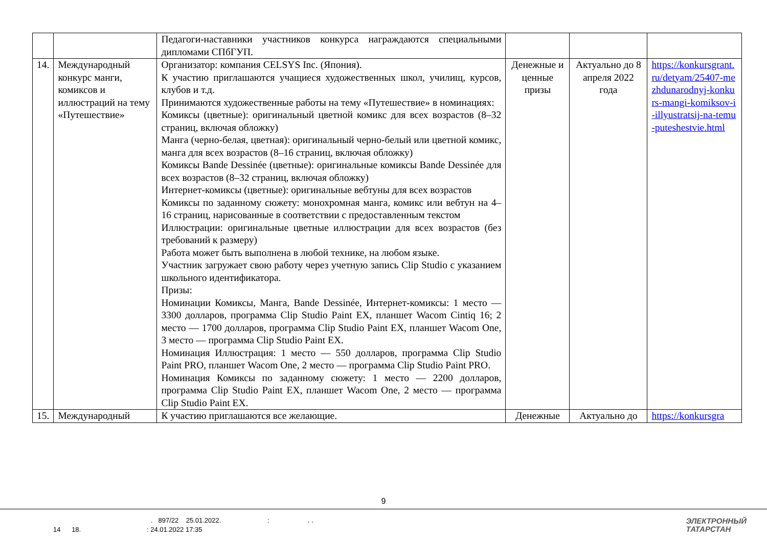| | | Педагоги-наставники участников конкурса награждаются специальными дипломами СПбГУП. | | | |
| 14. | Международный конкурс манги, комиксов и иллюстраций на тему «Путешествие» | Организатор: компания CELSYS Inc. (Япония). К участию приглашаются учащиеся художественных школ, училищ, курсов, клубов и т.д. Принимаются художественные работы на тему «Путешествие» в номинациях: Комиксы (цветные): оригинальный цветной комикс для всех возрастов (8–32 страниц, включая обложку) Манга (черно-белая, цветная): оригинальный черно-белый или цветной комикс, манга для всех возрастов (8–16 страниц, включая обложку) Комиксы Bande Dessinée (цветные): оригинальные комиксы Bande Dessinée для всех возрастов (8–32 страниц, включая обложку) Интернет-комиксы (цветные): оригинальные вебтуны для всех возрастов Комиксы по заданному сюжету: монохромная манга, комикс или вебтун на 4–16 страниц, нарисованные в соответствии с предоставленным текстом Иллюстрации: оригинальные цветные иллюстрации для всех возрастов (без требований к размеру) Работа может быть выполнена в любой технике, на любом языке. Участник загружает свою работу через учетную запись Clip Studio с указанием школьного идентификатора. Призы: Номинации Комиксы, Манга, Bande Dessinée, Интернет-комиксы: 1 место — 3300 долларов, программа Clip Studio Paint EX, планшет Wacom Cintiq 16; 2 место — 1700 долларов, программа Clip Studio Paint EX, планшет Wacom One, 3 место — программа Clip Studio Paint EX. Номинация Иллюстрация: 1 место — 550 долларов, программа Clip Studio Paint PRO, планшет Wacom One, 2 место — программа Clip Studio Paint PRO. Номинация Комиксы по заданному сюжету: 1 место — 2200 долларов, программа Clip Studio Paint EX, планшет Wacom One, 2 место — программа Clip Studio Paint EX. | Денежные и ценные призы | Актуально до 8 апреля 2022 года | https://konkursgrant.ru/detyam/25407-mezhdunarodnyj-konkurs-mangi-komiksov-i-illyustratsij-na-temu-puteshestvie.html |
| 15. | Международный | К участию приглашаются все желающие. | Денежные | Актуально до | https://konkursgra |
9
. 897/22 25.01.2022. : . .
14 18. : 24.01.2022 17:35
ЭЛЕКТРОННЫЙ
ТАТАРСТАН